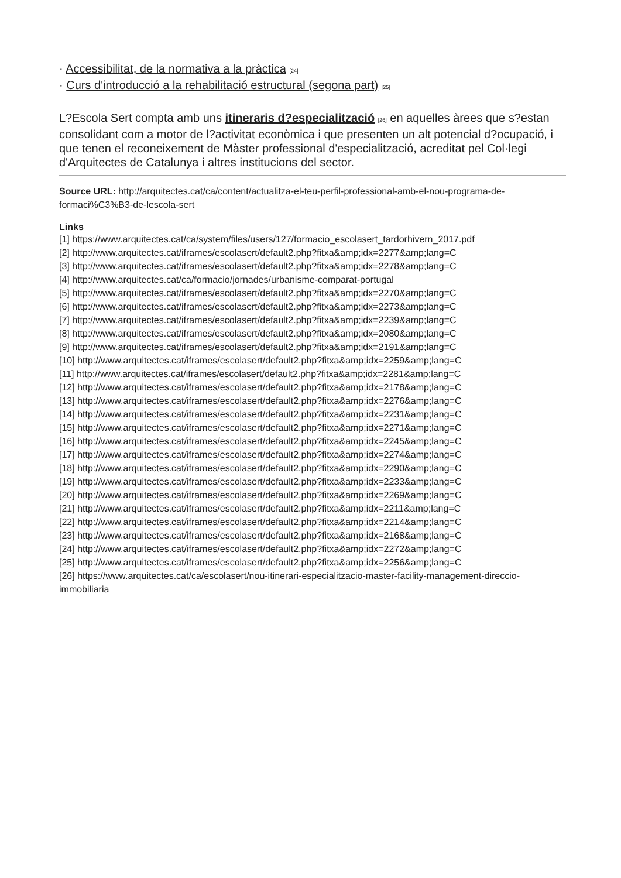· Accessibilitat, de la normativa a la pràctica [24]
· Curs d'introducció a la rehabilitació estructural (segona part) [25]
L?Escola Sert compta amb uns itineraris d?especialització [26] en aquelles àrees que s?estan consolidant com a motor de l?activitat econòmica i que presenten un alt potencial d?ocupació, i que tenen el reconeixement de Màster professional d'especialització, acreditat pel Col·legi d'Arquitectes de Catalunya i altres institucions del sector.
Source URL: http://arquitectes.cat/ca/content/actualitza-el-teu-perfil-professional-amb-el-nou-programa-de-formaci%C3%B3-de-lescola-sert
Links
[1] https://www.arquitectes.cat/ca/system/files/users/127/formacio_escolasert_tardorhivern_2017.pdf
[2] http://www.arquitectes.cat/iframes/escolasert/default2.php?fitxa&amp;idx=2277&amp;lang=C
[3] http://www.arquitectes.cat/iframes/escolasert/default2.php?fitxa&amp;idx=2278&amp;lang=C
[4] http://www.arquitectes.cat/ca/formacio/jornades/urbanisme-comparat-portugal
[5] http://www.arquitectes.cat/iframes/escolasert/default2.php?fitxa&amp;idx=2270&amp;lang=C
[6] http://www.arquitectes.cat/iframes/escolasert/default2.php?fitxa&amp;idx=2273&amp;lang=C
[7] http://www.arquitectes.cat/iframes/escolasert/default2.php?fitxa&amp;idx=2239&amp;lang=C
[8] http://www.arquitectes.cat/iframes/escolasert/default2.php?fitxa&amp;idx=2080&amp;lang=C
[9] http://www.arquitectes.cat/iframes/escolasert/default2.php?fitxa&amp;idx=2191&amp;lang=C
[10] http://www.arquitectes.cat/iframes/escolasert/default2.php?fitxa&amp;idx=2259&amp;lang=C
[11] http://www.arquitectes.cat/iframes/escolasert/default2.php?fitxa&amp;idx=2281&amp;lang=C
[12] http://www.arquitectes.cat/iframes/escolasert/default2.php?fitxa&amp;idx=2178&amp;lang=C
[13] http://www.arquitectes.cat/iframes/escolasert/default2.php?fitxa&amp;idx=2276&amp;lang=C
[14] http://www.arquitectes.cat/iframes/escolasert/default2.php?fitxa&amp;idx=2231&amp;lang=C
[15] http://www.arquitectes.cat/iframes/escolasert/default2.php?fitxa&amp;idx=2271&amp;lang=C
[16] http://www.arquitectes.cat/iframes/escolasert/default2.php?fitxa&amp;idx=2245&amp;lang=C
[17] http://www.arquitectes.cat/iframes/escolasert/default2.php?fitxa&amp;idx=2274&amp;lang=C
[18] http://www.arquitectes.cat/iframes/escolasert/default2.php?fitxa&amp;idx=2290&amp;lang=C
[19] http://www.arquitectes.cat/iframes/escolasert/default2.php?fitxa&amp;idx=2233&amp;lang=C
[20] http://www.arquitectes.cat/iframes/escolasert/default2.php?fitxa&amp;idx=2269&amp;lang=C
[21] http://www.arquitectes.cat/iframes/escolasert/default2.php?fitxa&amp;idx=2211&amp;lang=C
[22] http://www.arquitectes.cat/iframes/escolasert/default2.php?fitxa&amp;idx=2214&amp;lang=C
[23] http://www.arquitectes.cat/iframes/escolasert/default2.php?fitxa&amp;idx=2168&amp;lang=C
[24] http://www.arquitectes.cat/iframes/escolasert/default2.php?fitxa&amp;idx=2272&amp;lang=C
[25] http://www.arquitectes.cat/iframes/escolasert/default2.php?fitxa&amp;idx=2256&amp;lang=C
[26] https://www.arquitectes.cat/ca/escolasert/nou-itinerari-especialitzacio-master-facility-management-direccio-immobiliaria